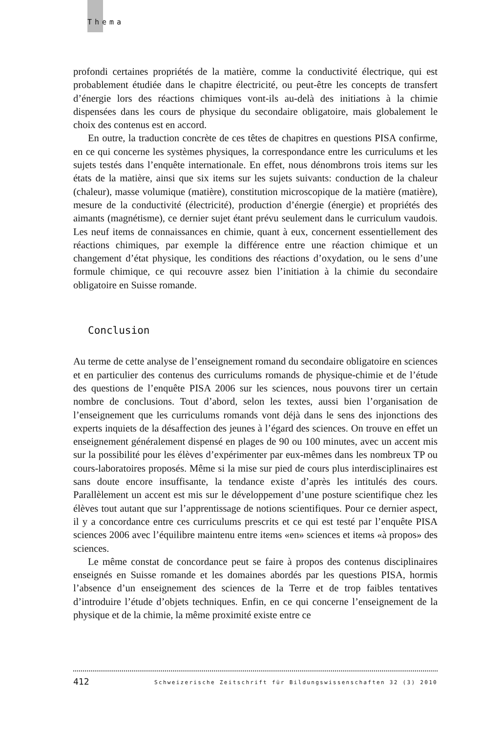Thema
profondi certaines propriétés de la matière, comme la conductivité électrique, qui est probablement étudiée dans le chapitre électricité, ou peut-être les concepts de transfert d’énergie lors des réactions chimiques vont-ils au-delà des initiations à la chimie dispensées dans les cours de physique du secondaire obligatoire, mais globalement le choix des contenus est en accord.
En outre, la traduction concrète de ces têtes de chapitres en questions PISA confirme, en ce qui concerne les systèmes physiques, la correspondance entre les curriculums et les sujets testés dans l’enquête internationale. En effet, nous dénombrons trois items sur les états de la matière, ainsi que six items sur les sujets suivants: conduction de la chaleur (chaleur), masse volumique (matière), constitution microscopique de la matière (matière), mesure de la conductivité (électricité), production d’énergie (énergie) et propriétés des aimants (magnétisme), ce dernier sujet étant prévu seulement dans le curriculum vaudois. Les neuf items de connaissances en chimie, quant à eux, concernent essentiellement des réactions chimiques, par exemple la différence entre une réaction chimique et un changement d’état physique, les conditions des réactions d’oxydation, ou le sens d’une formule chimique, ce qui recouvre assez bien l’initiation à la chimie du secondaire obligatoire en Suisse romande.
Conclusion
Au terme de cette analyse de l’enseignement romand du secondaire obligatoire en sciences et en particulier des contenus des curriculums romands de physique-chimie et de l’étude des questions de l’enquête PISA 2006 sur les sciences, nous pouvons tirer un certain nombre de conclusions. Tout d’abord, selon les textes, aussi bien l’organisation de l’enseignement que les curriculums romands vont déjà dans le sens des injonctions des experts inquiets de la désaffection des jeunes à l’égard des sciences. On trouve en effet un enseignement généralement dispensé en plages de 90 ou 100 minutes, avec un accent mis sur la possibilité pour les élèves d’expérimenter par eux-mêmes dans les nombreux TP ou cours-laboratoires proposés. Même si la mise sur pied de cours plus interdisciplinaires est sans doute encore insuffisante, la tendance existe d’après les intitulés des cours. Parallèlement un accent est mis sur le développement d’une posture scientifique chez les élèves tout autant que sur l’apprentissage de notions scientifiques. Pour ce dernier aspect, il y a concordance entre ces curriculums prescrits et ce qui est testé par l’enquête PISA sciences 2006 avec l’équilibre maintenu entre items «en» sciences et items «à propos» des sciences.
Le même constat de concordance peut se faire à propos des contenus disciplinaires enseignés en Suisse romande et les domaines abordés par les questions PISA, hormis l’absence d’un enseignement des sciences de la Terre et de trop faibles tentatives d’introduire l’étude d’objets techniques. Enfin, en ce qui concerne l’enseignement de la physique et de la chimie, la même proximité existe entre ce
412 Schweizerische Zeitschrift für Bildungswissenschaften 32 (3) 2010